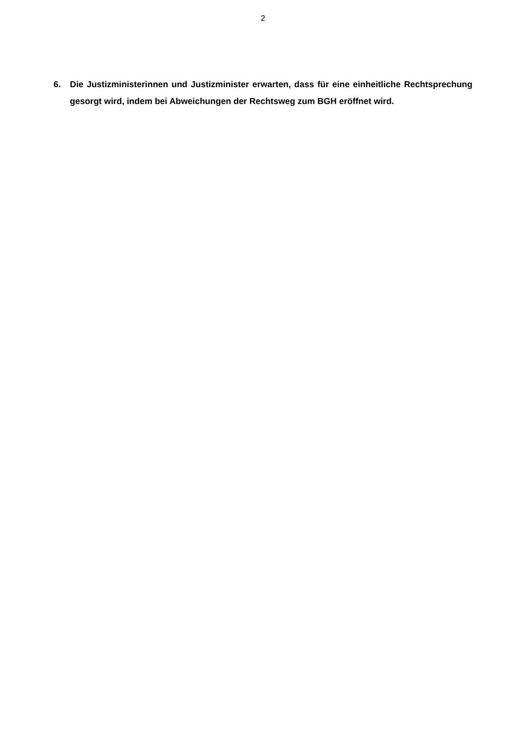2
6. Die Justizministerinnen und Justizminister erwarten, dass für eine einheitliche Rechtsprechung gesorgt wird, indem bei Abweichungen der Rechtsweg zum BGH eröffnet wird.